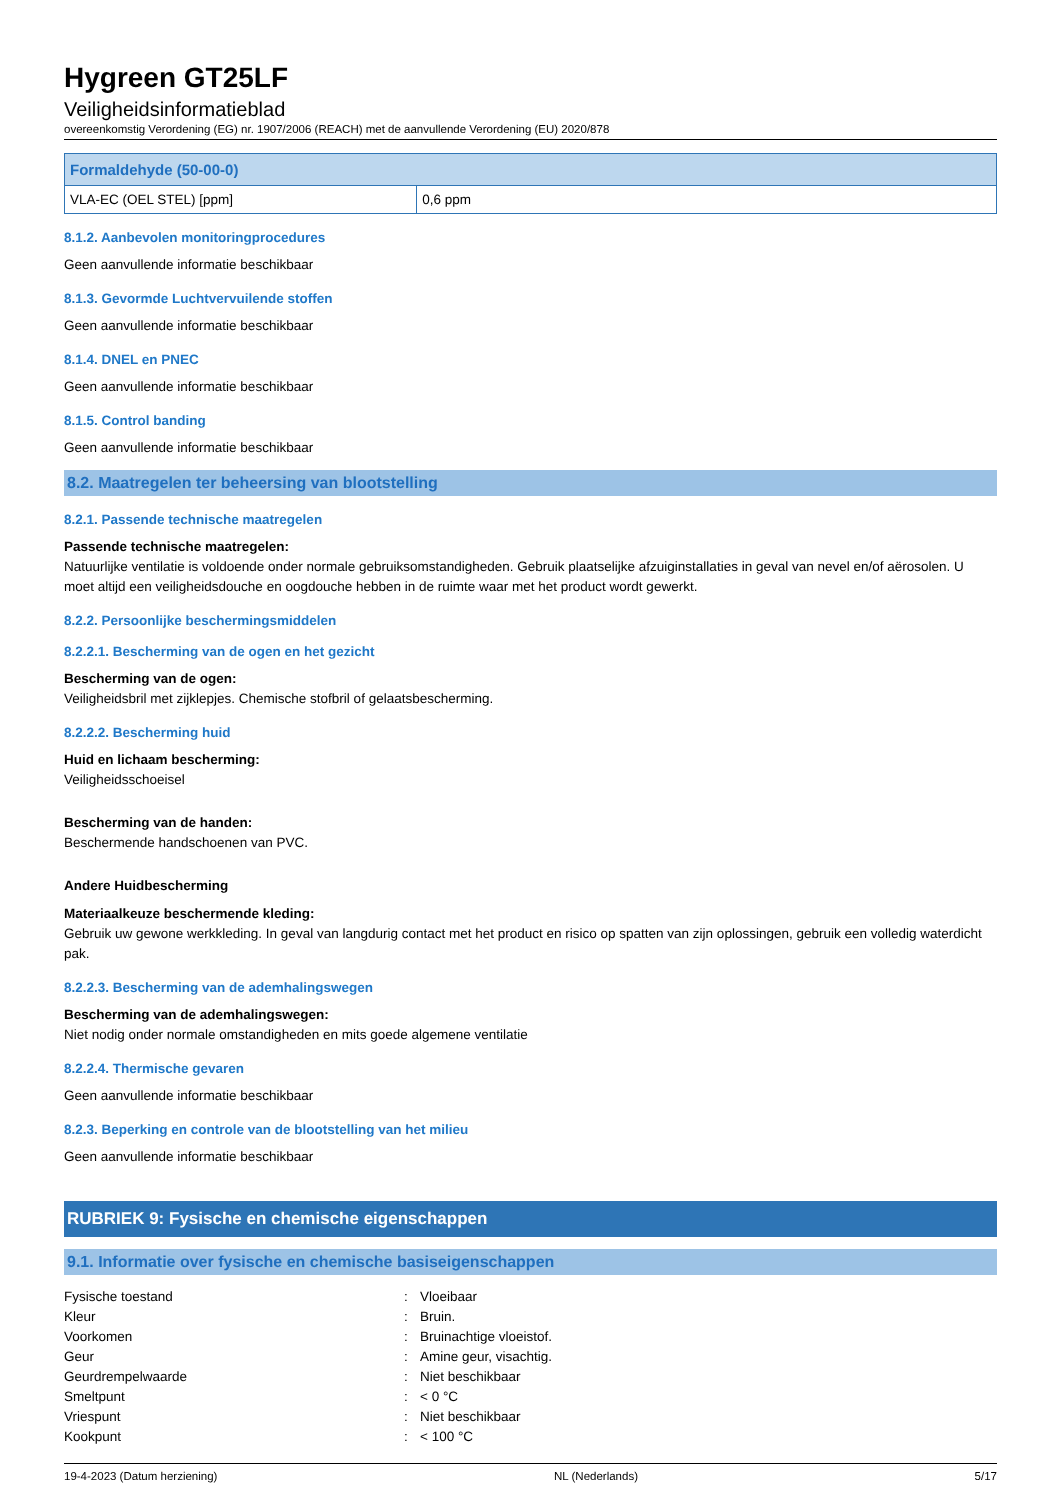Hygreen GT25LF
Veiligheidsinformatieblad
overeenkomstig Verordening (EG) nr. 1907/2006 (REACH) met de aanvullende Verordening (EU) 2020/878
| Formaldehyde (50-00-0) | |
| --- | --- |
| VLA-EC (OEL STEL) [ppm] | 0,6 ppm |
8.1.2. Aanbevolen monitoringprocedures
Geen aanvullende informatie beschikbaar
8.1.3. Gevormde Luchtvervuilende stoffen
Geen aanvullende informatie beschikbaar
8.1.4. DNEL en PNEC
Geen aanvullende informatie beschikbaar
8.1.5. Control banding
Geen aanvullende informatie beschikbaar
8.2. Maatregelen ter beheersing van blootstelling
8.2.1. Passende technische maatregelen
Passende technische maatregelen:
Natuurlijke ventilatie is voldoende onder normale gebruiksomstandigheden. Gebruik plaatselijke afzuiginstallaties in geval van nevel en/of aërosolen. U moet altijd een veiligheidsdouche en oogdouche hebben in de ruimte waar met het product wordt gewerkt.
8.2.2. Persoonlijke beschermingsmiddelen
8.2.2.1. Bescherming van de ogen en het gezicht
Bescherming van de ogen:
Veiligheidsbril met zijklepjes. Chemische stofbril of gelaatsbescherming.
8.2.2.2. Bescherming huid
Huid en lichaam bescherming:
Veiligheidsschoeisel
Bescherming van de handen:
Beschermende handschoenen van PVC.
Andere Huidbescherming
Materiaalkeuze beschermende kleding:
Gebruik uw gewone werkkleding. In geval van langdurig contact met het product en risico op spatten van zijn oplossingen, gebruik een volledig waterdicht pak.
8.2.2.3. Bescherming van de ademhalingswegen
Bescherming van de ademhalingswegen:
Niet nodig onder normale omstandigheden en mits goede algemene ventilatie
8.2.2.4. Thermische gevaren
Geen aanvullende informatie beschikbaar
8.2.3. Beperking en controle van de blootstelling van het milieu
Geen aanvullende informatie beschikbaar
RUBRIEK 9: Fysische en chemische eigenschappen
9.1. Informatie over fysische en chemische basiseigenschappen
| Fysische toestand | : | Vloeibaar |
| Kleur | : | Bruin. |
| Voorkomen | : | Bruinachtige vloeistof. |
| Geur | : | Amine geur, visachtig. |
| Geurdrempelwaarde | : | Niet beschikbaar |
| Smeltpunt | : | < 0 °C |
| Vriespunt | : | Niet beschikbaar |
| Kookpunt | : | < 100 °C |
19-4-2023 (Datum herziening) NL (Nederlands) 5/17